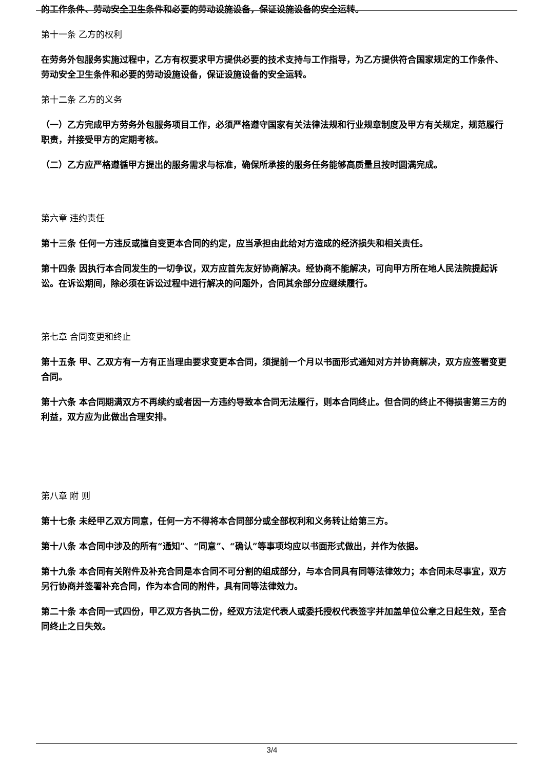的工作条件、劳动安全卫生条件和必要的劳动设施设备，保证设施设备的安全运转。
第十一条 乙方的权利
在劳务外包服务实施过程中，乙方有权要求甲方提供必要的技术支持与工作指导，为乙方提供符合国家规定的工作条件、劳动安全卫生条件和必要的劳动设施设备，保证设施设备的安全运转。
第十二条 乙方的义务
（一）乙方完成甲方劳务外包服务项目工作，必须严格遵守国家有关法律法规和行业规章制度及甲方有关规定，规范履行职责，并接受甲方的定期考核。
（二）乙方应严格遵循甲方提出的服务需求与标准，确保所承接的服务任务能够高质量且按时圆满完成。
第六章 违约责任
第十三条 任何一方违反或擅自变更本合同的约定，应当承担由此给对方造成的经济损失和相关责任。
第十四条 因执行本合同发生的一切争议，双方应首先友好协商解决。经协商不能解决，可向甲方所在地人民法院提起诉讼。在诉讼期间，除必须在诉讼过程中进行解决的问题外，合同其余部分应继续履行。
第七章 合同变更和终止
第十五条 甲、乙双方有一方有正当理由要求变更本合同，须提前一个月以书面形式通知对方并协商解决，双方应签署变更合同。
第十六条 本合同期满双方不再续约或者因一方违约导致本合同无法履行，则本合同终止。但合同的终止不得损害第三方的利益，双方应为此做出合理安排。
第八章 附 则
第十七条 未经甲乙双方同意，任何一方不得将本合同部分或全部权利和义务转让给第三方。
第十八条 本合同中涉及的所有“通知”、“同意”、“确认”等事项均应以书面形式做出，并作为依据。
第十九条 本合同有关附件及补充合同是本合同不可分割的组成部分，与本合同具有同等法律效力；本合同未尽事宜，双方另行协商并签署补充合同，作为本合同的附件，具有同等法律效力。
第二十条 本合同一式四份，甲乙双方各执二份，经双方法定代表人或委托授权代表签字并加盖单位公章之日起生效，至合同终止之日失效。
3/4